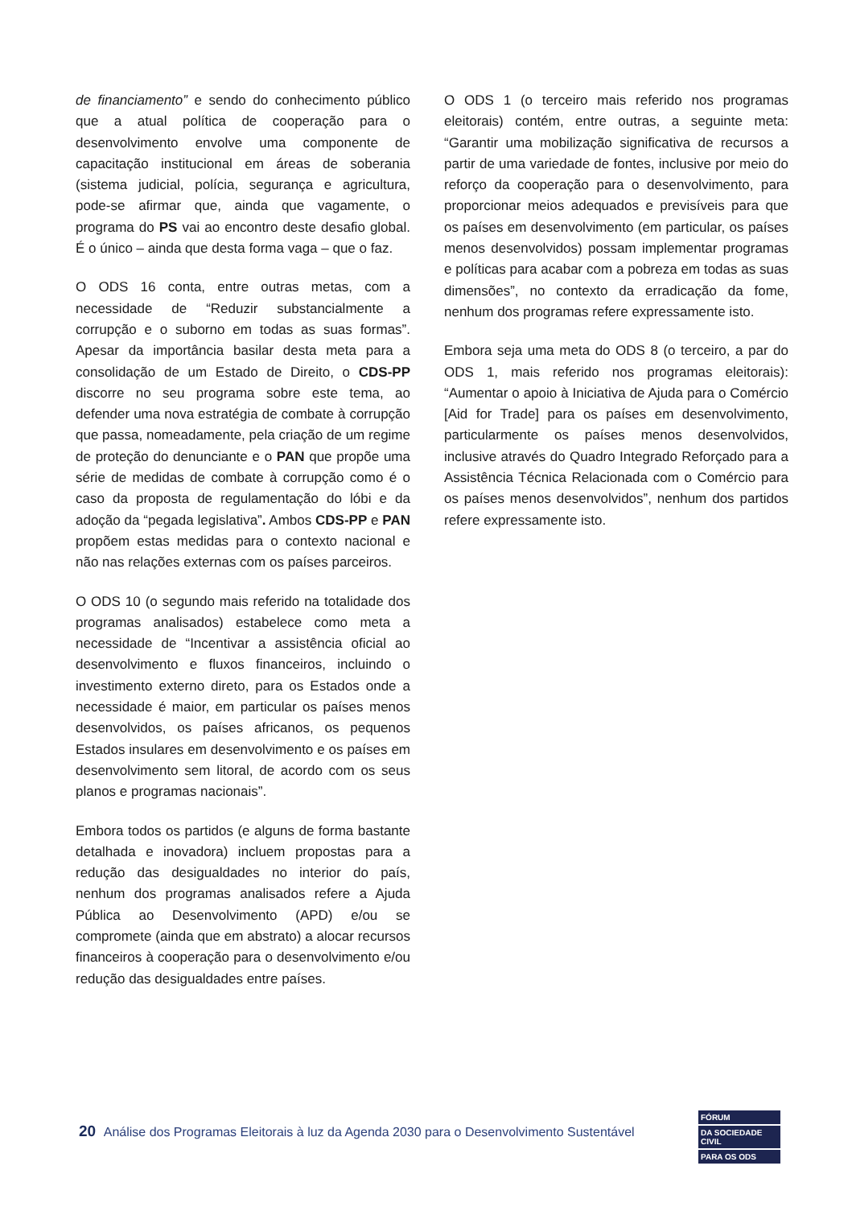de financiamento” e sendo do conhecimento público que a atual política de cooperação para o desenvolvimento envolve uma componente de capacitação institucional em áreas de soberania (sistema judicial, polícia, segurança e agricultura, pode-se afirmar que, ainda que vagamente, o programa do PS vai ao encontro deste desafio global. É o único – ainda que desta forma vaga – que o faz.
O ODS 16 conta, entre outras metas, com a necessidade de “Reduzir substancialmente a corrupção e o suborno em todas as suas formas”. Apesar da importância basilar desta meta para a consolidação de um Estado de Direito, o CDS-PP discorre no seu programa sobre este tema, ao defender uma nova estratégia de combate à corrupção que passa, nomeadamente, pela criação de um regime de proteção do denunciante e o PAN que propõe uma série de medidas de combate à corrupção como é o caso da proposta de regulamentação do lóbi e da adoção da “pegada legislativa”. Ambos CDS-PP e PAN propõem estas medidas para o contexto nacional e não nas relações externas com os países parceiros.
O ODS 10 (o segundo mais referido na totalidade dos programas analisados) estabelece como meta a necessidade de “Incentivar a assistência oficial ao desenvolvimento e fluxos financeiros, incluindo o investimento externo direto, para os Estados onde a necessidade é maior, em particular os países menos desenvolvidos, os países africanos, os pequenos Estados insulares em desenvolvimento e os países em desenvolvimento sem litoral, de acordo com os seus planos e programas nacionais”.
Embora todos os partidos (e alguns de forma bastante detalhada e inovadora) incluem propostas para a redução das desigualdades no interior do país, nenhum dos programas analisados refere a Ajuda Pública ao Desenvolvimento (APD) e/ou se compromete (ainda que em abstrato) a alocar recursos financeiros à cooperação para o desenvolvimento e/ou redução das desigualdades entre países.
O ODS 1 (o terceiro mais referido nos programas eleitorais) contém, entre outras, a seguinte meta: “Garantir uma mobilização significativa de recursos a partir de uma variedade de fontes, inclusive por meio do reforço da cooperação para o desenvolvimento, para proporcionar meios adequados e previsíveis para que os países em desenvolvimento (em particular, os países menos desenvolvidos) possam implementar programas e políticas para acabar com a pobreza em todas as suas dimensões”, no contexto da erradicação da fome, nenhum dos programas refere expressamente isto.
Embora seja uma meta do ODS 8 (o terceiro, a par do ODS 1, mais referido nos programas eleitorais): “Aumentar o apoio à Iniciativa de Ajuda para o Comércio [Aid for Trade] para os países em desenvolvimento, particularmente os países menos desenvolvidos, inclusive através do Quadro Integrado Reforçado para a Assistência Técnica Relacionada com o Comércio para os países menos desenvolvidos”, nenhum dos partidos refere expressamente isto.
20 Análise dos Programas Eleitorais à luz da Agenda 2030 para o Desenvolvimento Sustentável
FÓRUM
DA SOCIEDADE CIVIL
PARA OS ODS